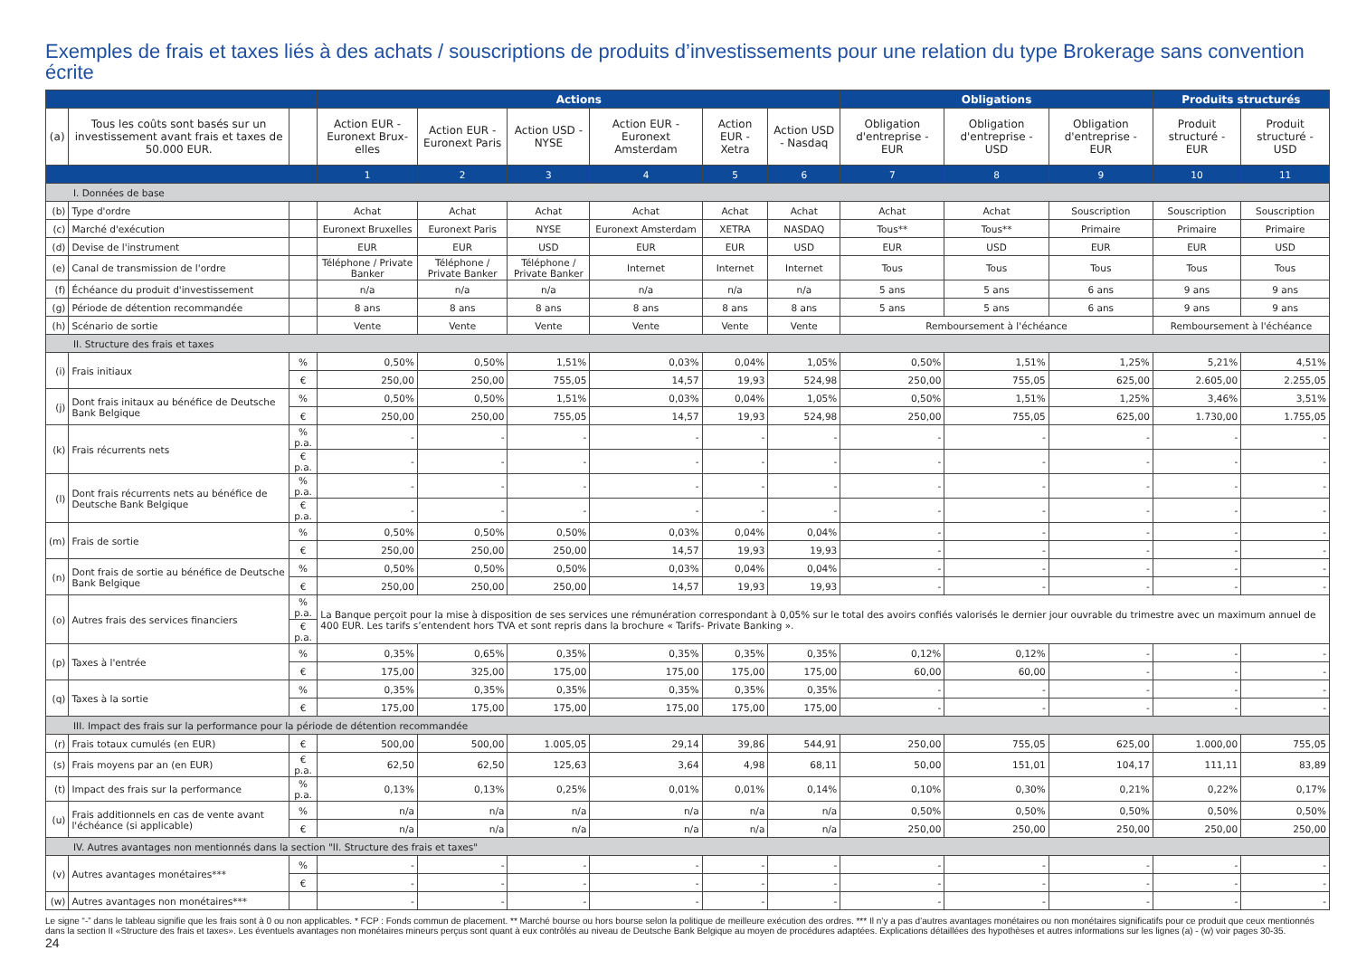Exemples de frais et taxes liés à des achats / souscriptions de produits d’investissements pour une relation du type Brokerage sans convention écrite
| | | | Actions | | | | | | Obligations | | | Produits structurés | |
| --- | --- | --- | --- | --- | --- | --- | --- | --- | --- | --- | --- | --- | --- |
| (a) | Tous les coûts sont basés sur un investissement avant frais et taxes de 50.000 EUR. | | Action EUR - Euronext Brux-elles | Action EUR - Euronext Paris | Action USD - NYSE | Action EUR - Euronext Amsterdam | Action EUR - Xetra | Action USD - Nasdaq | Obligation d'entreprise - EUR | Obligation d'entreprise - USD | Obligation d'entreprise - EUR | Produit structuré - EUR | Produit structuré - USD |
| | | | 1 | 2 | 3 | 4 | 5 | 6 | 7 | 8 | 9 | 10 | 11 |
| I. Données de base | | | | | | | | | | | | | |
| (b) | Type d'ordre | | Achat | Achat | Achat | Achat | Achat | Achat | Achat | Achat | Souscription | Souscription | Souscription |
| (c) | Marché d'exécution | | Euronext Bruxelles | Euronext Paris | NYSE | Euronext Amsterdam | XETRA | NASDAQ | Tous** | Tous** | Primaire | Primaire | Primaire |
| (d) | Devise de l'instrument | | EUR | EUR | USD | EUR | EUR | USD | EUR | USD | EUR | EUR | USD |
| (e) | Canal de transmission de l'ordre | | Téléphone / Private Banker | Téléphone / Private Banker | Téléphone / Private Banker | Internet | Internet | Internet | Tous | Tous | Tous | Tous | Tous |
| (f) | Échéance du produit d'investissement | | n/a | n/a | n/a | n/a | n/a | n/a | 5 ans | 5 ans | 6 ans | 9 ans | 9 ans |
| (g) | Période de détention recommandée | | 8 ans | 8 ans | 8 ans | 8 ans | 8 ans | 8 ans | 5 ans | 5 ans | 6 ans | 9 ans | 9 ans |
| (h) | Scénario de sortie | | Vente | Vente | Vente | Vente | Vente | Vente | Remboursement à l'échéance | | | Remboursement à l'échéance | |
| II. Structure des frais et taxes | | | | | | | | | | | | | |
| (i) | Frais initiaux | % | 0,50% | 0,50% | 1,51% | 0,03% | 0,04% | 1,05% | 0,50% | 1,51% | 1,25% | 5,21% | 4,51% |
| | | € | 250,00 | 250,00 | 755,05 | 14,57 | 19,93 | 524,98 | 250,00 | 755,05 | 625,00 | 2.605,00 | 2.255,05 |
| (j) | Dont frais initaux au bénéfice de Deutsche Bank Belgique | % | 0,50% | 0,50% | 1,51% | 0,03% | 0,04% | 1,05% | 0,50% | 1,51% | 1,25% | 3,46% | 3,51% |
| | | € | 250,00 | 250,00 | 755,05 | 14,57 | 19,93 | 524,98 | 250,00 | 755,05 | 625,00 | 1.730,00 | 1.755,05 |
| (k) | Frais récurrents nets | % p.a. | - | - | - | - | - | - | - | - | - | - | - |
| | | € p.a. | - | - | - | - | - | - | - | - | - | - | - |
| (l) | Dont frais récurrents nets au bénéfice de Deutsche Bank Belgique | % p.a. | - | - | - | - | - | - | - | - | - | - | - |
| | | € p.a. | - | - | - | - | - | - | - | - | - | - | - |
| (m) | Frais de sortie | % | 0,50% | 0,50% | 0,50% | 0,03% | 0,04% | 0,04% | - | - | - | - | - |
| | | € | 250,00 | 250,00 | 250,00 | 14,57 | 19,93 | 19,93 | - | - | - | - | - |
| (n) | Dont frais de sortie au bénéfice de Deutsche Bank Belgique | % | 0,50% | 0,50% | 0,50% | 0,03% | 0,04% | 0,04% | - | - | - | - | - |
| | | € | 250,00 | 250,00 | 250,00 | 14,57 | 19,93 | 19,93 | - | - | - | - | - |
| (o) | Autres frais des services financiers | % p.a. | La Banque perçoit pour la mise à disposition de ses services une rémunération correspondant à 0,05% sur le total des avoirs confiés valorisés le dernier jour ouvrable du trimestre avec un maximum annuel de 400 EUR. Les tarifs s’entendent hors TVA et sont repris dans la brochure « Tarifs- Private Banking ». | | | | | | | | | | |
| | | € p.a. | | | | | | | | | | | |
| (p) | Taxes à l'entrée | % | 0,35% | 0,65% | 0,35% | 0,35% | 0,35% | 0,35% | 0,12% | 0,12% | - | - | - |
| | | € | 175,00 | 325,00 | 175,00 | 175,00 | 175,00 | 175,00 | 60,00 | 60,00 | - | - | - |
| (q) | Taxes à la sortie | % | 0,35% | 0,35% | 0,35% | 0,35% | 0,35% | 0,35% | - | - | - | - | - |
| | | € | 175,00 | 175,00 | 175,00 | 175,00 | 175,00 | 175,00 | - | - | - | - | - |
| III. Impact des frais sur la performance pour la période de détention recommandée | | | | | | | | | | | | | |
| (r) | Frais totaux cumulés (en EUR) | € | 500,00 | 500,00 | 1.005,05 | 29,14 | 39,86 | 544,91 | 250,00 | 755,05 | 625,00 | 1.000,00 | 755,05 |
| (s) | Frais moyens par an (en EUR) | € p.a. | 62,50 | 62,50 | 125,63 | 3,64 | 4,98 | 68,11 | 50,00 | 151,01 | 104,17 | 111,11 | 83,89 |
| (t) | Impact des frais sur la performance | % p.a. | 0,13% | 0,13% | 0,25% | 0,01% | 0,01% | 0,14% | 0,10% | 0,30% | 0,21% | 0,22% | 0,17% |
| (u) | Frais additionnels en cas de vente avant l'échéance (si applicable) | % | n/a | n/a | n/a | n/a | n/a | n/a | 0,50% | 0,50% | 0,50% | 0,50% | 0,50% |
| | | € | n/a | n/a | n/a | n/a | n/a | n/a | 250,00 | 250,00 | 250,00 | 250,00 | 250,00 |
| IV. Autres avantages non mentionnés dans la section "II. Structure des frais et taxes" | | | | | | | | | | | | | |
| (v) | Autres avantages monétaires*** | % | - | - | - | - | - | - | - | - | - | - | - |
| | | € | - | - | - | - | - | - | - | - | - | - | - |
| (w) | Autres avantages non monétaires*** | | - | - | - | - | - | - | - | - | - | - | - |
Le signe “-” dans le tableau signifie que les frais sont à 0 ou non applicables. * FCP : Fonds commun de placement. ** Marché bourse ou hors bourse selon la politique de meilleure exécution des ordres. *** Il n’y a pas d’autres avantages monétaires ou non monétaires significatifs pour ce produit que ceux mentionnés dans la section II «Structure des frais et taxes». Les éventuels avantages non monétaires mineurs perçus sont quant à eux contrôlés au niveau de Deutsche Bank Belgique au moyen de procédures adaptées. Explications détaillées des hypothèses et autres informations sur les lignes (a) - (w) voir pages 30-35.
24